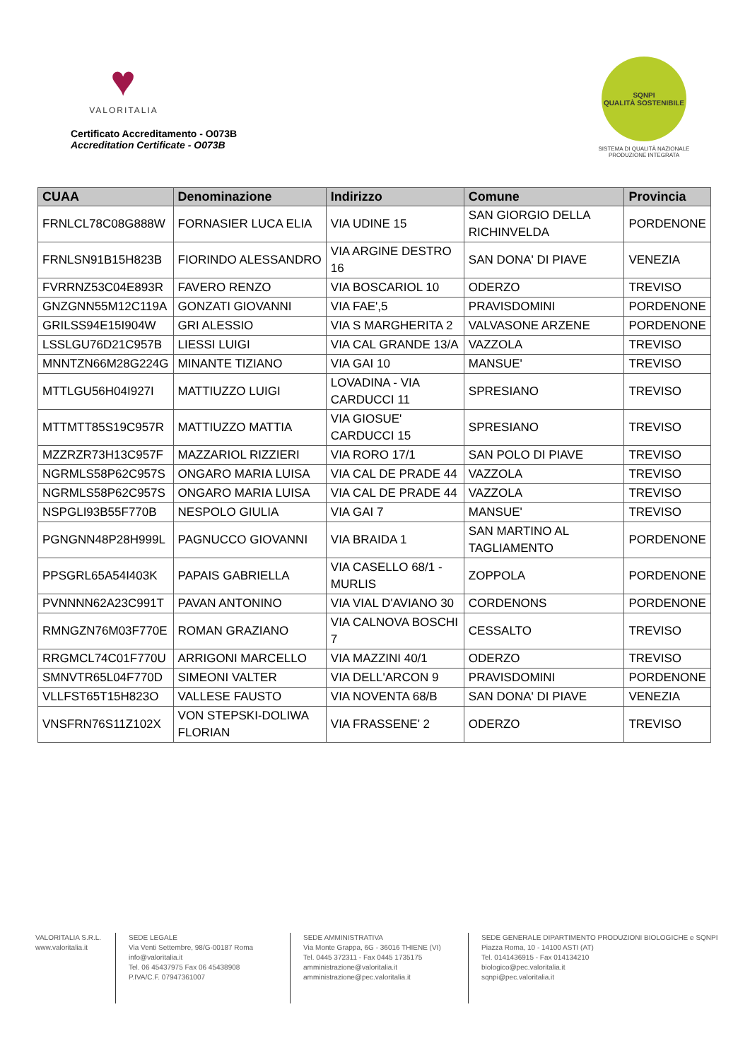♥
VALORITALIA
Certificato Accreditamento - O073B
Accreditation Certificate - O073B
SQNPI
QUALITÀ SOSTENIBILE
SISTEMA DI QUALITÀ NAZIONALE
PRODUZIONE INTEGRATA
| CUAA | Denominazione | Indirizzo | Comune | Provincia |
| --- | --- | --- | --- | --- |
| FRNLCL78C08G888W | FORNASIER LUCA ELIA | VIA UDINE 15 | SAN GIORGIO DELLA RICHINVELDA | PORDENONE |
| FRNLSN91B15H823B | FIORINDO ALESSANDRO | VIA ARGINE DESTRO 16 | SAN DONA' DI PIAVE | VENEZIA |
| FVRRNZ53C04E893R | FAVERO RENZO | VIA BOSCARIOL 10 | ODERZO | TREVISO |
| GNZGNN55M12C119A | GONZATI GIOVANNI | VIA FAE',5 | PRAVISDOMINI | PORDENONE |
| GRILSS94E15I904W | GRI ALESSIO | VIA S MARGHERITA 2 | VALVASONE ARZENE | PORDENONE |
| LSSLGU76D21C957B | LIESSI LUIGI | VIA CAL GRANDE 13/A | VAZZOLA | TREVISO |
| MNNTZN66M28G224G | MINANTE TIZIANO | VIA GAI 10 | MANSUE' | TREVISO |
| MTTLGU56H04I927I | MATTIUZZO LUIGI | LOVADINA - VIA CARDUCCI 11 | SPRESIANO | TREVISO |
| MTTMTT85S19C957R | MATTIUZZO MATTIA | VIA GIOSUE' CARDUCCI 15 | SPRESIANO | TREVISO |
| MZZRZR73H13C957F | MAZZARIOL RIZZIERI | VIA RORO 17/1 | SAN POLO DI PIAVE | TREVISO |
| NGRMLS58P62C957S | ONGARO MARIA LUISA | VIA CAL DE PRADE 44 | VAZZOLA | TREVISO |
| NGRMLS58P62C957S | ONGARO MARIA LUISA | VIA CAL DE PRADE 44 | VAZZOLA | TREVISO |
| NSPGLI93B55F770B | NESPOLO GIULIA | VIA GAI 7 | MANSUE' | TREVISO |
| PGNGNN48P28H999L | PAGNUCCO GIOVANNI | VIA BRAIDA 1 | SAN MARTINO AL TAGLIAMENTO | PORDENONE |
| PPSGRL65A54I403K | PAPAIS GABRIELLA | VIA CASELLO 68/1 - MURLIS | ZOPPOLA | PORDENONE |
| PVNNNN62A23C991T | PAVAN ANTONINO | VIA VIAL D'AVIANO 30 | CORDENONS | PORDENONE |
| RMNGZN76M03F770E | ROMAN GRAZIANO | VIA CALNOVA BOSCHI 7 | CESSALTO | TREVISO |
| RRGMCL74C01F770U | ARRIGONI MARCELLO | VIA MAZZINI 40/1 | ODERZO | TREVISO |
| SMNVTR65L04F770D | SIMEONI VALTER | VIA DELL'ARCON 9 | PRAVISDOMINI | PORDENONE |
| VLLFST65T15H823O | VALLESE FAUSTO | VIA NOVENTA 68/B | SAN DONA' DI PIAVE | VENEZIA |
| VNSFRN76S11Z102X | VON STEPSKI-DOLIWA FLORIAN | VIA FRASSENE' 2 | ODERZO | TREVISO |
VALORITALIA S.R.L.
www.valoritalia.it
SEDE LEGALE
Via Venti Settembre, 98/G-00187 Roma
info@valoritalia.it
Tel. 06 45437975 Fax 06 45438908
P.IVA/C.F. 07947361007
SEDE AMMINISTRATIVA
Via Monte Grappa, 6G - 36016 THIENE (VI)
Tel. 0445 372311 - Fax 0445 1735175
amministrazione@valoritalia.it
amministrazione@pec.valoritalia.it
SEDE GENERALE DIPARTIMENTO PRODUZIONI BIOLOGICHE e SQNPI
Piazza Roma, 10 - 14100 ASTI (AT)
Tel. 0141436915 - Fax 014134210
biologico@pec.valoritalia.it
sqnpi@pec.valoritalia.it